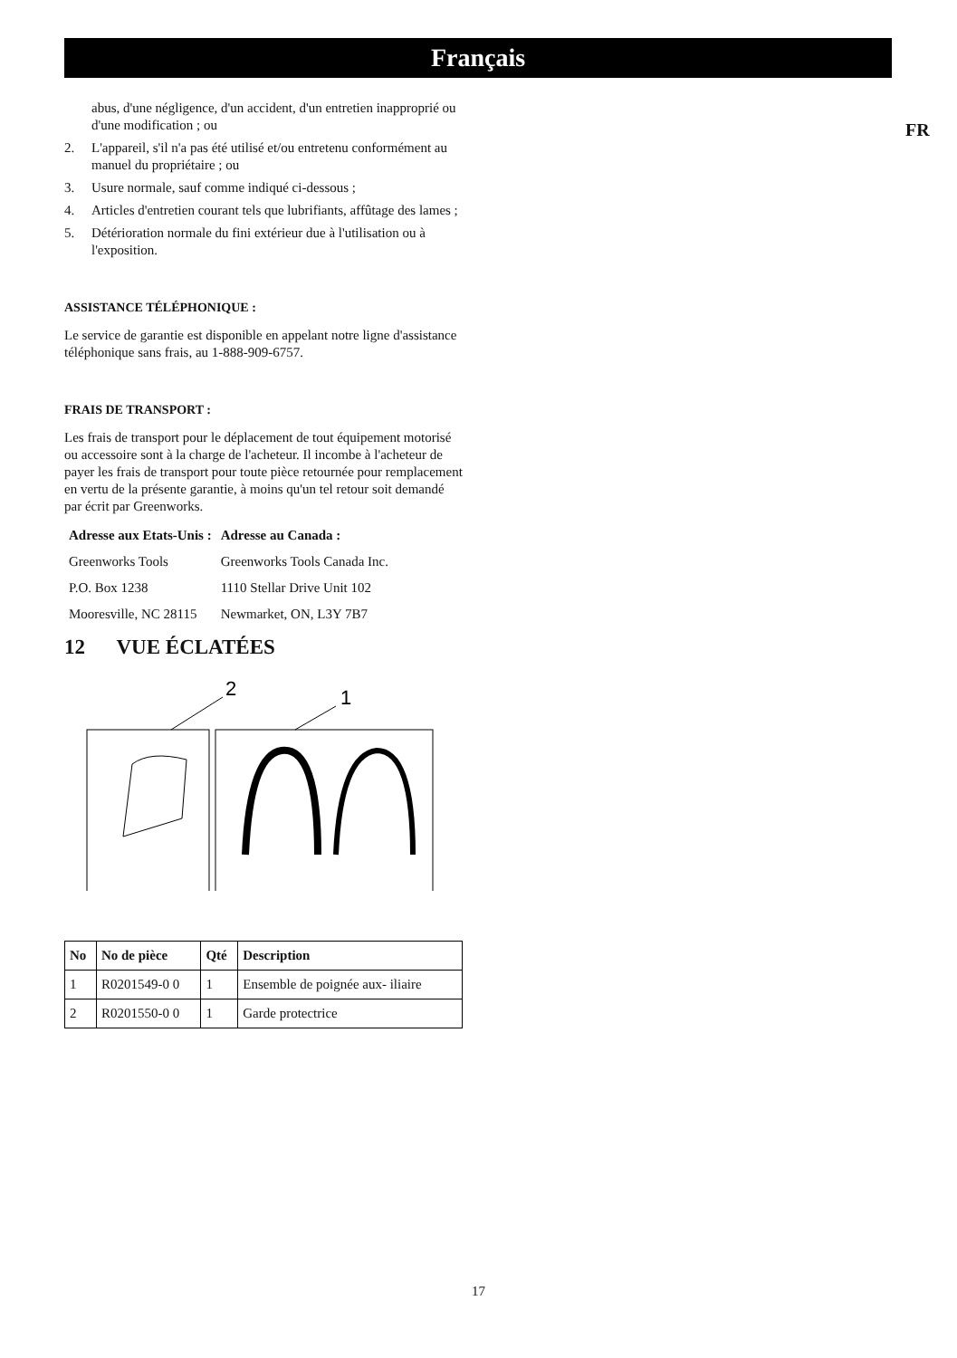Français
FR
abus, d'une négligence, d'un accident, d'un entretien inapproprié ou d'une modification ; ou
2. L'appareil, s'il n'a pas été utilisé et/ou entretenu conformément au manuel du propriétaire ; ou
3. Usure normale, sauf comme indiqué ci-dessous ;
4. Articles d'entretien courant tels que lubrifiants, affûtage des lames ;
5. Détérioration normale du fini extérieur due à l'utilisation ou à l'exposition.
ASSISTANCE TÉLÉPHONIQUE :
Le service de garantie est disponible en appelant notre ligne d'assistance téléphonique sans frais, au 1-888-909-6757.
FRAIS DE TRANSPORT :
Les frais de transport pour le déplacement de tout équipement motorisé ou accessoire sont à la charge de l'acheteur. Il incombe à l'acheteur de payer les frais de transport pour toute pièce retournée pour remplacement en vertu de la présente garantie, à moins qu'un tel retour soit demandé par écrit par Greenworks.
| Adresse aux Etats-Unis : | Adresse au Canada : |
| --- | --- |
| Greenworks Tools | Greenworks Tools Canada Inc. |
| P.O. Box 1238 | 1110 Stellar Drive Unit 102 |
| Mooresville, NC 28115 | Newmarket, ON, L3Y 7B7 |
12 VUE ÉCLATÉES
2
1
| No | No de pièce | Qté | Description |
| --- | --- | --- | --- |
| 1 | R0201549-0 0 | 1 | Ensemble de poignée aux- iliaire |
| 2 | R0201550-0 0 | 1 | Garde protectrice |
17